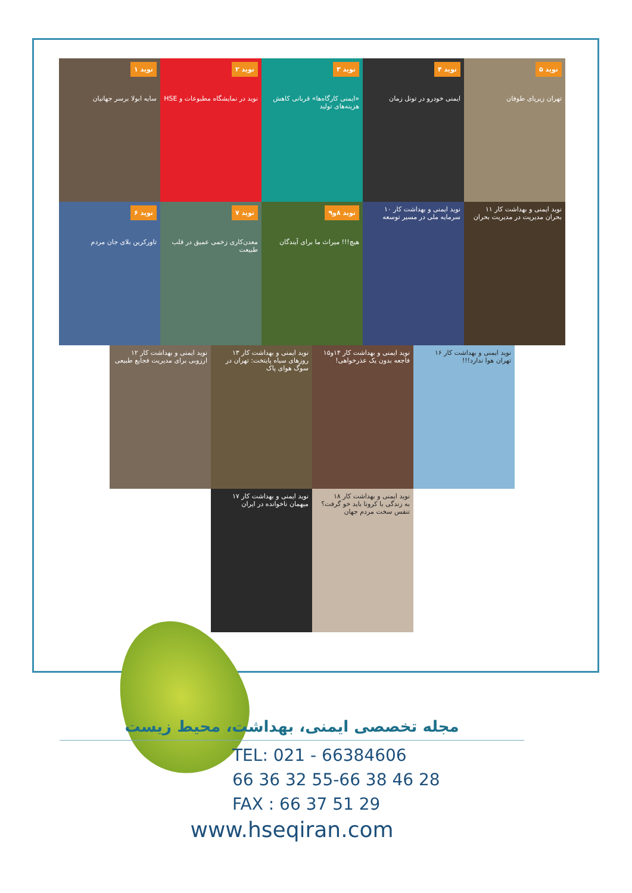نوید ۱
سایه ابولا برسر جهانیان
نوید ۲
نوید در نمایشگاه مطبوعات و HSE
نوید ۳
«ایمنی کارگاه‌ها» قربانی کاهش هزینه‌های تولید
نوید ۴
ایمنی خودرو در تونل زمان
نوید ۵
تهران زیرپای طوفان
نوید ۶
تاورکرین بلای جان مردم
نوید ۷
معدن‌کاری زخمی عمیق در قلب طبیعت
نوید ۸و۹
هیچ!!! میراث ما برای آیندگان
نوید ایمنی و بهداشت کار ۱۰
سرمایه ملی در مسیر توسعه
نوید ایمنی و بهداشت کار ۱۱
بحران مدیریت در مدیریت بحران
نوید ایمنی و بهداشت کار ۱۲
ارزوبی برای مدیریت فجایع طبیعی
نوید ایمنی و بهداشت کار ۱۳
روزهای سیاه پایتخت: تهران در سوگ هوای پاک
نوید ایمنی و بهداشت کار ۱۴و۱۵
فاجعه بدون یک عذرخواهی!
نوید ایمنی و بهداشت کار ۱۶
تهران هوا ندارد!!!
نوید ایمنی و بهداشت کار ۱۷
میهمان ناخوانده در ایران
نوید ایمنی و بهداشت کار ۱۸
به زندگی با کرونا باید خو گرفت؟ تنفس سخت مردم جهان
مجله تخصصی ایمنی، بهداشت، محیط زیست
TEL: 021 - 66384606
66 36 32 55-66 38 46 28
FAX : 66 37 51 29
www.hseqiran.com